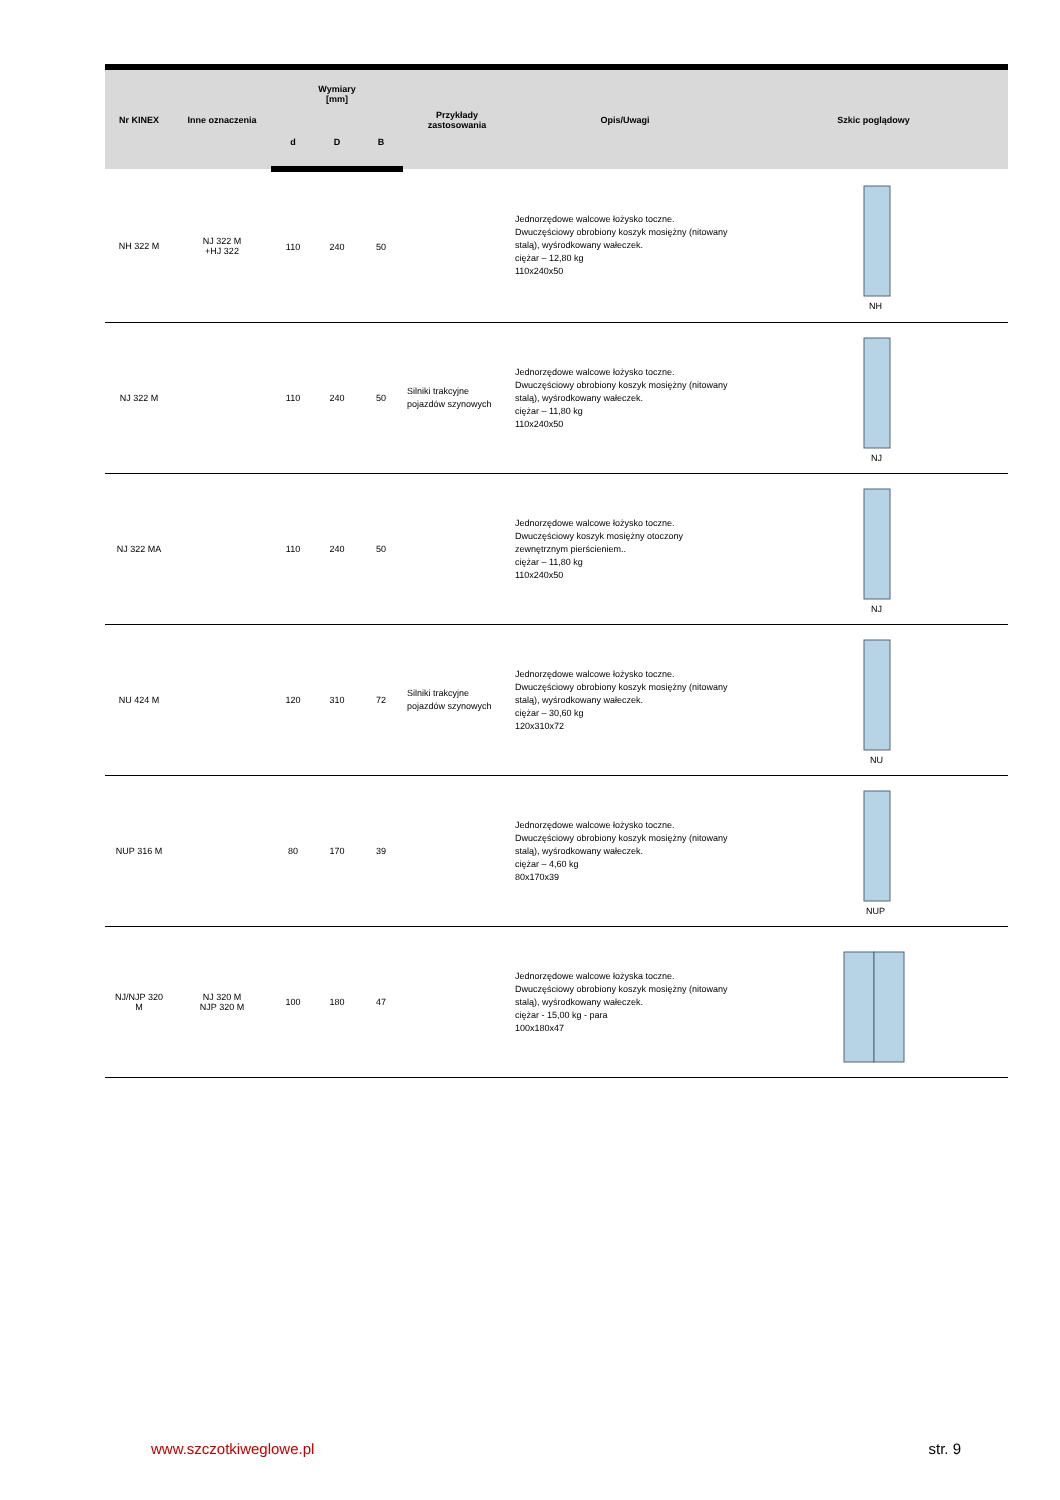| Nr KINEX | Inne oznaczenia | Wymiary [mm] | | | Przykłady zastosowania | Opis/Uwagi | Szkic poglądowy |
| --- | --- | --- | --- | --- | --- | --- | --- |
| | | d | D | B | | | |
| NH 322 M | NJ 322 M +HJ 322 | 110 | 240 | 50 | | Jednorzędowe walcowe łożysko toczne. Dwuczęściowy obrobiony koszyk mosiężny (nitowany stalą), wyśrodkowany wałeczek. ciężar – 12,80 kg 110x240x50 | NH |
| NJ 322 M | | 110 | 240 | 50 | Silniki trakcyjne pojazdów szynowych | Jednorzędowe walcowe łożysko toczne. Dwuczęściowy obrobiony koszyk mosiężny (nitowany stalą), wyśrodkowany wałeczek. ciężar – 11,80 kg 110x240x50 | NJ |
| NJ 322 MA | | 110 | 240 | 50 | | Jednorzędowe walcowe łożysko toczne. Dwuczęściowy koszyk mosiężny otoczony zewnętrznym pierścieniem.. ciężar – 11,80 kg 110x240x50 | NJ |
| NU 424 M | | 120 | 310 | 72 | Silniki trakcyjne pojazdów szynowych | Jednorzędowe walcowe łożysko toczne. Dwuczęściowy obrobiony koszyk mosiężny (nitowany stalą), wyśrodkowany wałeczek. ciężar – 30,60 kg 120x310x72 | NU |
| NUP 316 M | | 80 | 170 | 39 | | Jednorzędowe walcowe łożysko toczne. Dwuczęściowy obrobiony koszyk mosiężny (nitowany stalą), wyśrodkowany wałeczek. ciężar – 4,60 kg 80x170x39 | NUP |
| NJ/NJP 320 M | NJ 320 M NJP 320 M | 100 | 180 | 47 | | Jednorzędowe walcowe łożyska toczne. Dwuczęściowy obrobiony koszyk mosiężny (nitowany stalą), wyśrodkowany wałeczek. ciężar - 15,00 kg - para 100x180x47 | |
www.szczotkiweglowe.pl str. 9